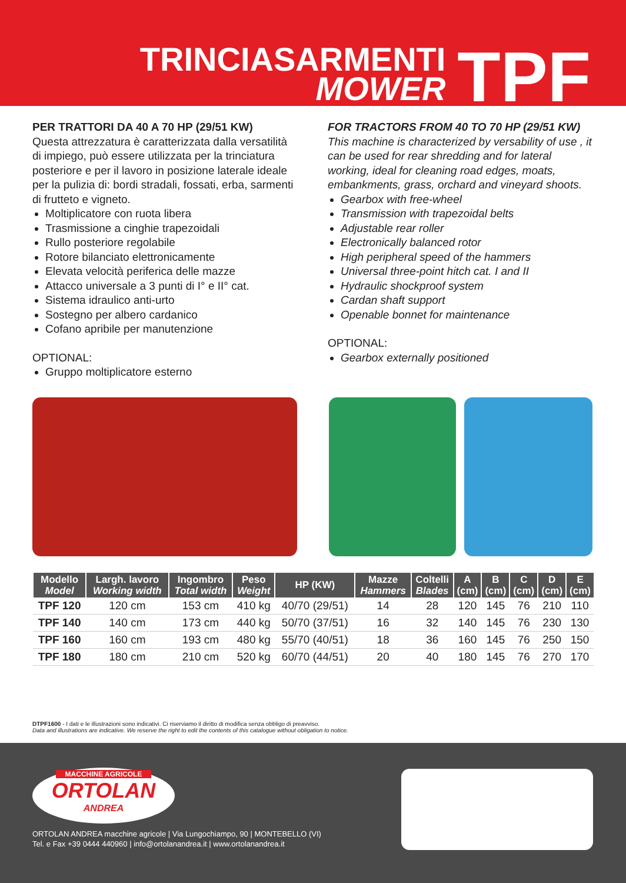TRINCIASARMENTI
MOWER
TPF
PER TRATTORI DA 40 A 70 HP (29/51 KW)
Questa attrezzatura è caratterizzata dalla versatilità di impiego, può essere utilizzata per la trinciatura posteriore e per il lavoro in posizione laterale ideale per la pulizia di: bordi stradali, fossati, erba, sarmenti di frutteto e vigneto.
Moltiplicatore con ruota libera
Trasmissione a cinghie trapezoidali
Rullo posteriore regolabile
Rotore bilanciato elettronicamente
Elevata velocità periferica delle mazze
Attacco universale a 3 punti di I° e II° cat.
Sistema idraulico anti-urto
Sostegno per albero cardanico
Cofano apribile per manutenzione
OPTIONAL:
Gruppo moltiplicatore esterno
FOR TRACTORS FROM 40 TO 70 HP (29/51 KW)
This machine is characterized by versability of use , it can be used for rear shredding and for lateral working, ideal for cleaning road edges, moats, embankments, grass, orchard and vineyard shoots.
Gearbox with free-wheel
Transmission with trapezoidal belts
Adjustable rear roller
Electronically balanced rotor
High peripheral speed of the hammers
Universal three-point hitch cat. I and II
Hydraulic shockproof system
Cardan shaft support
Openable bonnet for maintenance
OPTIONAL:
Gearbox externally positioned
| Modello Model | Largh. lavoro Working width | Ingombro Total width | Peso Weight | HP (KW) | Mazze Hammers | Coltelli Blades | A (cm) | B (cm) | C (cm) | D (cm) | E (cm) |
| --- | --- | --- | --- | --- | --- | --- | --- | --- | --- | --- | --- |
| TPF 120 | 120 cm | 153 cm | 410 kg | 40/70 (29/51) | 14 | 28 | 120 | 145 | 76 | 210 | 110 |
| TPF 140 | 140 cm | 173 cm | 440 kg | 50/70 (37/51) | 16 | 32 | 140 | 145 | 76 | 230 | 130 |
| TPF 160 | 160 cm | 193 cm | 480 kg | 55/70 (40/51) | 18 | 36 | 160 | 145 | 76 | 250 | 150 |
| TPF 180 | 180 cm | 210 cm | 520 kg | 60/70 (44/51) | 20 | 40 | 180 | 145 | 76 | 270 | 170 |
DTPF1600 - I dati e le illustrazioni sono indicativi. Ci riserviamo il diritto di modifica senza obbligo di preavviso.
Data and illustrations are indicative. We reserve the right to edit the contents of this catalogue without obligation to notice.
MACCHINE AGRICOLE
ORTOLAN
ANDREA
ORTOLAN ANDREA macchine agricole | Via Lungochiampo, 90 | MONTEBELLO (VI)
Tel. e Fax +39 0444 440960 | info@ortolanandrea.it | www.ortolanandrea.it